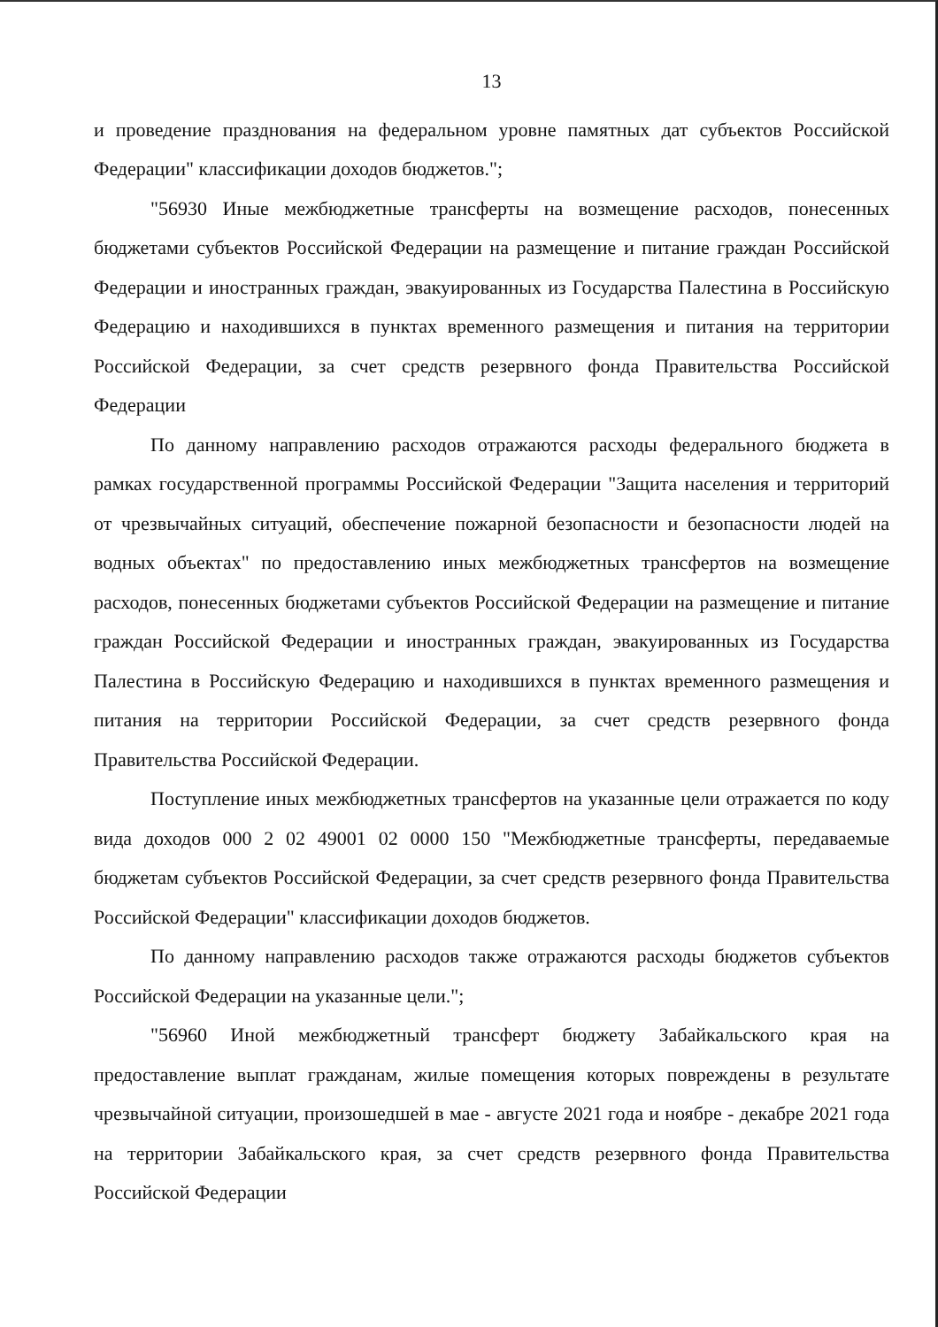13
и проведение празднования на федеральном уровне памятных дат субъектов Российской Федерации" классификации доходов бюджетов.";
"56930 Иные межбюджетные трансферты на возмещение расходов, понесенных бюджетами субъектов Российской Федерации на размещение и питание граждан Российской Федерации и иностранных граждан, эвакуированных из Государства Палестина в Российскую Федерацию и находившихся в пунктах временного размещения и питания на территории Российской Федерации, за счет средств резервного фонда Правительства Российской Федерации
По данному направлению расходов отражаются расходы федерального бюджета в рамках государственной программы Российской Федерации "Защита населения и территорий от чрезвычайных ситуаций, обеспечение пожарной безопасности и безопасности людей на водных объектах" по предоставлению иных межбюджетных трансфертов на возмещение расходов, понесенных бюджетами субъектов Российской Федерации на размещение и питание граждан Российской Федерации и иностранных граждан, эвакуированных из Государства Палестина в Российскую Федерацию и находившихся в пунктах временного размещения и питания на территории Российской Федерации, за счет средств резервного фонда Правительства Российской Федерации.
Поступление иных межбюджетных трансфертов на указанные цели отражается по коду вида доходов 000 2 02 49001 02 0000 150 "Межбюджетные трансферты, передаваемые бюджетам субъектов Российской Федерации, за счет средств резервного фонда Правительства Российской Федерации" классификации доходов бюджетов.
По данному направлению расходов также отражаются расходы бюджетов субъектов Российской Федерации на указанные цели.";
"56960 Иной межбюджетный трансферт бюджету Забайкальского края на предоставление выплат гражданам, жилые помещения которых повреждены в результате чрезвычайной ситуации, произошедшей в мае - августе 2021 года и ноябре - декабре 2021 года на территории Забайкальского края, за счет средств резервного фонда Правительства Российской Федерации